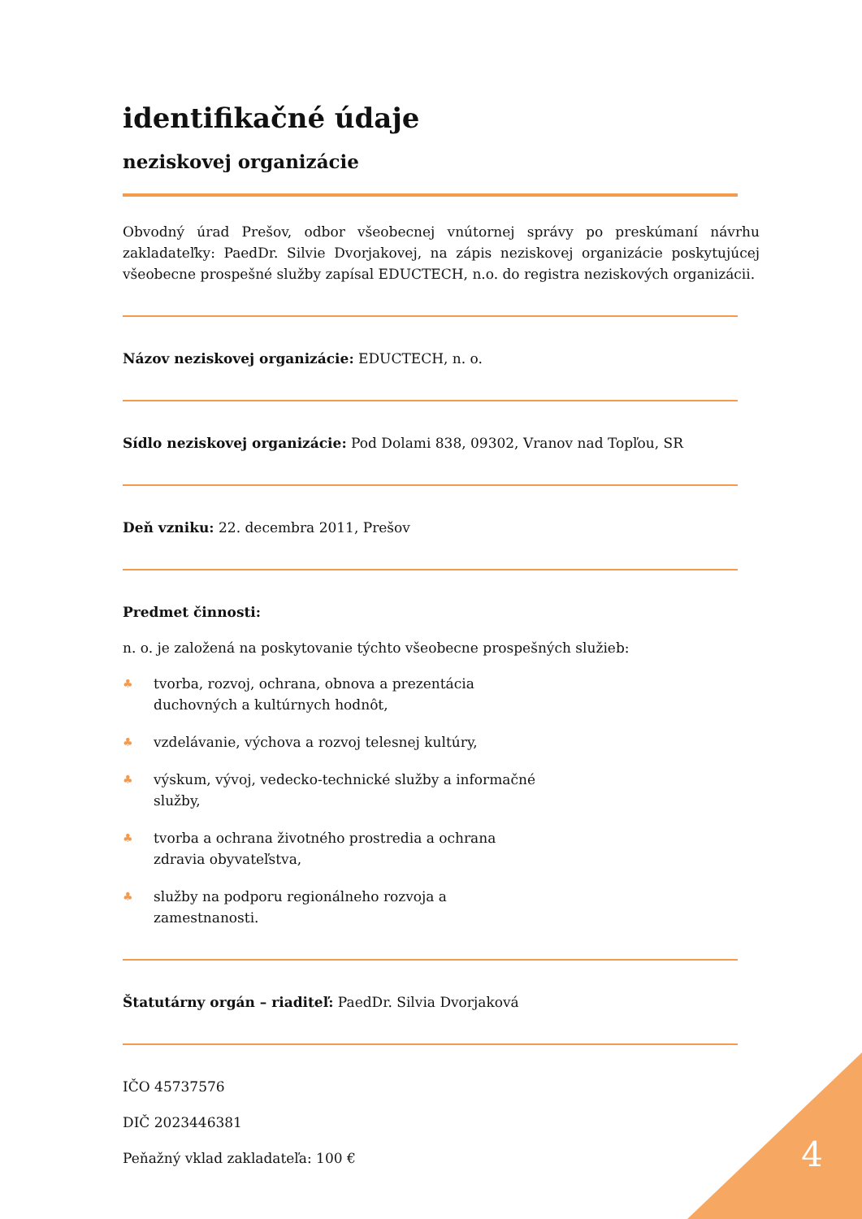identifikačné údaje
neziskovej organizácie
Obvodný úrad Prešov, odbor všeobecnej vnútornej správy po preskúmaní návrhu zakladateľky: PaedDr. Silvie Dvorjakovej, na zápis neziskovej organizácie poskytujúcej všeobecne prospešné služby zapísal EDUCTECH, n.o. do registra neziskových organizácii.
Názov neziskovej organizácie: EDUCTECH, n. o.
Sídlo neziskovej organizácie: Pod Dolami 838, 09302, Vranov nad Topľou, SR
Deň vzniku: 22. decembra 2011, Prešov
Predmet činnosti:
n. o. je založená na poskytovanie týchto všeobecne prospešných služieb:
♣
tvorba, rozvoj, ochrana, obnova a prezentácia duchovných a kultúrnych hodnôt,
♣
vzdelávanie, výchova a rozvoj telesnej kultúry,
♣
výskum, vývoj, vedecko-technické služby a informačné služby,
♣
tvorba a ochrana životného prostredia a ochrana zdravia obyvateľstva,
♣
služby na podporu regionálneho rozvoja a zamestnanosti.
Štatutárny orgán – riaditeľ: PaedDr. Silvia Dvorjaková
IČO 45737576
DIČ 2023446381
Peňažný vklad zakladateľa: 100 €
4